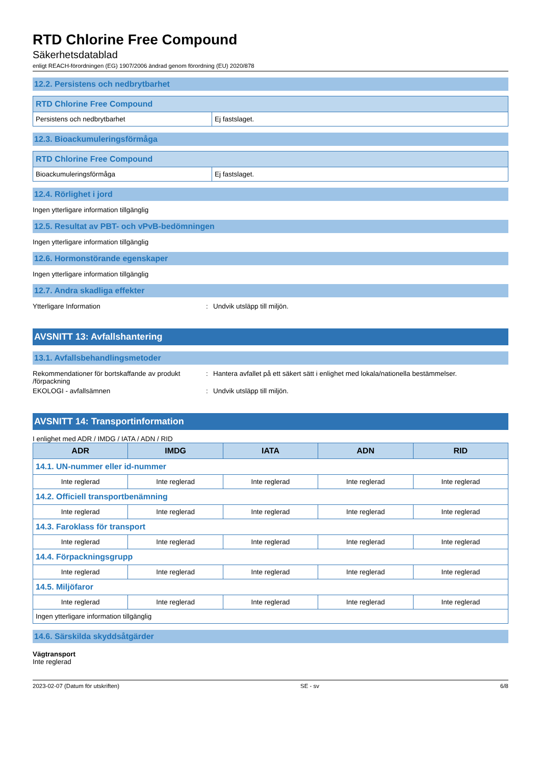RTD Chlorine Free Compound
Säkerhetsdatablad
enligt REACH-förordningen (EG) 1907/2006 ändrad genom förordning (EU) 2020/878
12.2. Persistens och nedbrytbarhet
| RTD Chlorine Free Compound | |
| --- | --- |
| Persistens och nedbrytbarhet | Ej fastslaget. |
12.3. Bioackumuleringsförmåga
| RTD Chlorine Free Compound | |
| --- | --- |
| Bioackumuleringsförmåga | Ej fastslaget. |
12.4. Rörlighet i jord
Ingen ytterligare information tillgänglig
12.5. Resultat av PBT- och vPvB-bedömningen
Ingen ytterligare information tillgänglig
12.6. Hormonstörande egenskaper
Ingen ytterligare information tillgänglig
12.7. Andra skadliga effekter
Ytterligare Information: Undvik utsläpp till miljön.
AVSNITT 13: Avfallshantering
13.1. Avfallsbehandlingsmetoder
Rekommendationer för bortskaffande av produkt /förpackning: Hantera avfallet på ett säkert sätt i enlighet med lokala/nationella bestämmelser.
EKOLOGI - avfallsämnen: Undvik utsläpp till miljön.
AVSNITT 14: Transportinformation
I enlighet med ADR / IMDG / IATA / ADN / RID
| ADR | IMDG | IATA | ADN | RID |
| --- | --- | --- | --- | --- |
| 14.1. UN-nummer eller id-nummer | | | | |
| Inte reglerad | Inte reglerad | Inte reglerad | Inte reglerad | Inte reglerad |
| 14.2. Officiell transportbenämning | | | | |
| Inte reglerad | Inte reglerad | Inte reglerad | Inte reglerad | Inte reglerad |
| 14.3. Faroklass för transport | | | | |
| Inte reglerad | Inte reglerad | Inte reglerad | Inte reglerad | Inte reglerad |
| 14.4. Förpackningsgrupp | | | | |
| Inte reglerad | Inte reglerad | Inte reglerad | Inte reglerad | Inte reglerad |
| 14.5. Miljöfaror | | | | |
| Inte reglerad | Inte reglerad | Inte reglerad | Inte reglerad | Inte reglerad |
| Ingen ytterligare information tillgänglig | | | | |
14.6. Särskilda skyddsåtgärder
Vägtransport
Inte reglerad
2023-02-07 (Datum för utskriften) SE - sv 6/8